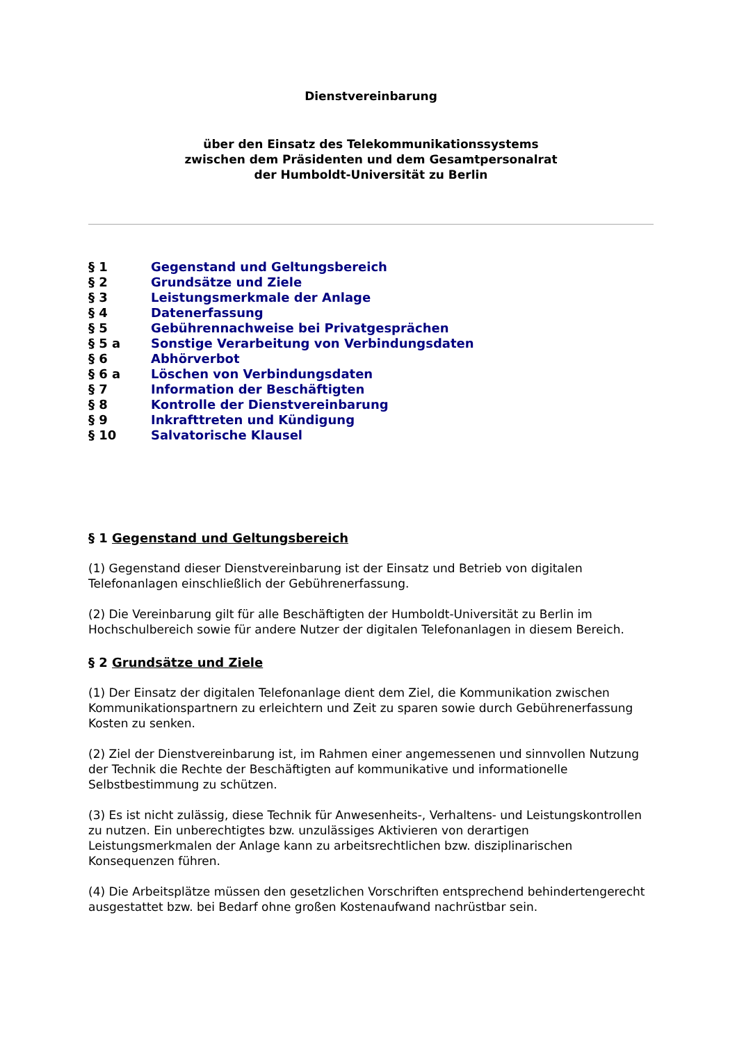Dienstvereinbarung
über den Einsatz des Telekommunikationssystems
zwischen dem Präsidenten und dem Gesamtpersonalrat
der Humboldt-Universität zu Berlin
| § 1 | Gegenstand und Geltungsbereich |
| § 2 | Grundsätze und Ziele |
| § 3 | Leistungsmerkmale der Anlage |
| § 4 | Datenerfassung |
| § 5 | Gebührennachweise bei Privatgesprächen |
| § 5 a | Sonstige Verarbeitung von Verbindungsdaten |
| § 6 | Abhörverbot |
| § 6 a | Löschen von Verbindungsdaten |
| § 7 | Information der Beschäftigten |
| § 8 | Kontrolle der Dienstvereinbarung |
| § 9 | Inkrafttreten und Kündigung |
| § 10 | Salvatorische Klausel |
§ 1 Gegenstand und Geltungsbereich
(1) Gegenstand dieser Dienstvereinbarung ist der Einsatz und Betrieb von digitalen Telefonanlagen einschließlich der Gebührenerfassung.
(2) Die Vereinbarung gilt für alle Beschäftigten der Humboldt-Universität zu Berlin im Hochschulbereich sowie für andere Nutzer der digitalen Telefonanlagen in diesem Bereich.
§ 2 Grundsätze und Ziele
(1) Der Einsatz der digitalen Telefonanlage dient dem Ziel, die Kommunikation zwischen Kommunikationspartnern zu erleichtern und Zeit zu sparen sowie durch Gebührenerfassung Kosten zu senken.
(2) Ziel der Dienstvereinbarung ist, im Rahmen einer angemessenen und sinnvollen Nutzung der Technik die Rechte der Beschäftigten auf kommunikative und informationelle Selbstbestimmung zu schützen.
(3) Es ist nicht zulässig, diese Technik für Anwesenheits-, Verhaltens- und Leistungskontrollen zu nutzen. Ein unberechtigtes bzw. unzulässiges Aktivieren von derartigen Leistungsmerkmalen der Anlage kann zu arbeitsrechtlichen bzw. disziplinarischen Konsequenzen führen.
(4) Die Arbeitsplätze müssen den gesetzlichen Vorschriften entsprechend behindertengerecht ausgestattet bzw. bei Bedarf ohne großen Kostenaufwand nachrüstbar sein.